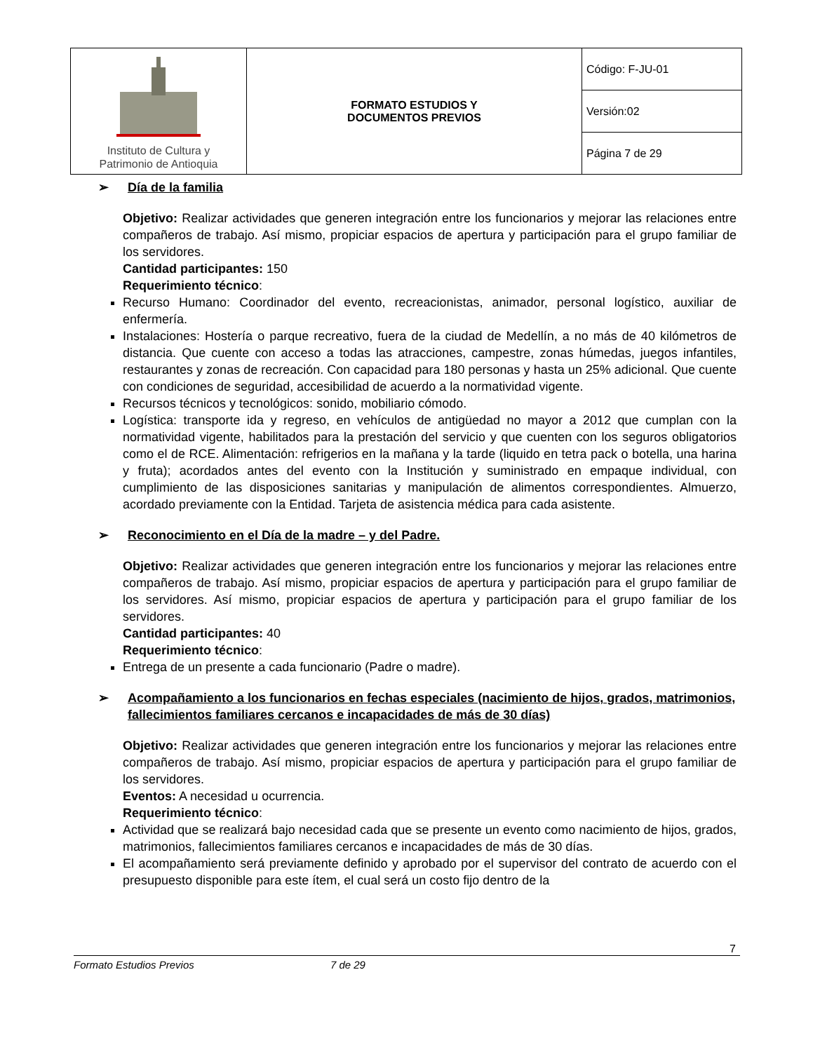| Instituto de Cultura y Patrimonio de Antioquia | FORMATO ESTUDIOS Y DOCUMENTOS PREVIOS | Código: F-JU-01 |
| | | Versión:02 |
| | | Página 7 de 29 |
➢ Día de la familia
Objetivo: Realizar actividades que generen integración entre los funcionarios y mejorar las relaciones entre compañeros de trabajo. Así mismo, propiciar espacios de apertura y participación para el grupo familiar de los servidores.
Cantidad participantes: 150
Requerimiento técnico:
Recurso Humano: Coordinador del evento, recreacionistas, animador, personal logístico, auxiliar de enfermería.
Instalaciones: Hostería o parque recreativo, fuera de la ciudad de Medellín, a no más de 40 kilómetros de distancia. Que cuente con acceso a todas las atracciones, campestre, zonas húmedas, juegos infantiles, restaurantes y zonas de recreación. Con capacidad para 180 personas y hasta un 25% adicional. Que cuente con condiciones de seguridad, accesibilidad de acuerdo a la normatividad vigente.
Recursos técnicos y tecnológicos: sonido, mobiliario cómodo.
Logística: transporte ida y regreso, en vehículos de antigüedad no mayor a 2012 que cumplan con la normatividad vigente, habilitados para la prestación del servicio y que cuenten con los seguros obligatorios como el de RCE. Alimentación: refrigerios en la mañana y la tarde (liquido en tetra pack o botella, una harina y fruta); acordados antes del evento con la Institución y suministrado en empaque individual, con cumplimiento de las disposiciones sanitarias y manipulación de alimentos correspondientes. Almuerzo, acordado previamente con la Entidad. Tarjeta de asistencia médica para cada asistente.
➢ Reconocimiento en el Día de la madre – y del Padre.
Objetivo: Realizar actividades que generen integración entre los funcionarios y mejorar las relaciones entre compañeros de trabajo. Así mismo, propiciar espacios de apertura y participación para el grupo familiar de los servidores. Así mismo, propiciar espacios de apertura y participación para el grupo familiar de los servidores.
Cantidad participantes: 40
Requerimiento técnico:
Entrega de un presente a cada funcionario (Padre o madre).
➢ Acompañamiento a los funcionarios en fechas especiales (nacimiento de hijos, grados, matrimonios, fallecimientos familiares cercanos e incapacidades de más de 30 días)
Objetivo: Realizar actividades que generen integración entre los funcionarios y mejorar las relaciones entre compañeros de trabajo. Así mismo, propiciar espacios de apertura y participación para el grupo familiar de los servidores.
Eventos: A necesidad u ocurrencia.
Requerimiento técnico:
Actividad que se realizará bajo necesidad cada que se presente un evento como nacimiento de hijos, grados, matrimonios, fallecimientos familiares cercanos e incapacidades de más de 30 días.
El acompañamiento será previamente definido y aprobado por el supervisor del contrato de acuerdo con el presupuesto disponible para este ítem, el cual será un costo fijo dentro de la
7
Formato Estudios Previos 7 de 29